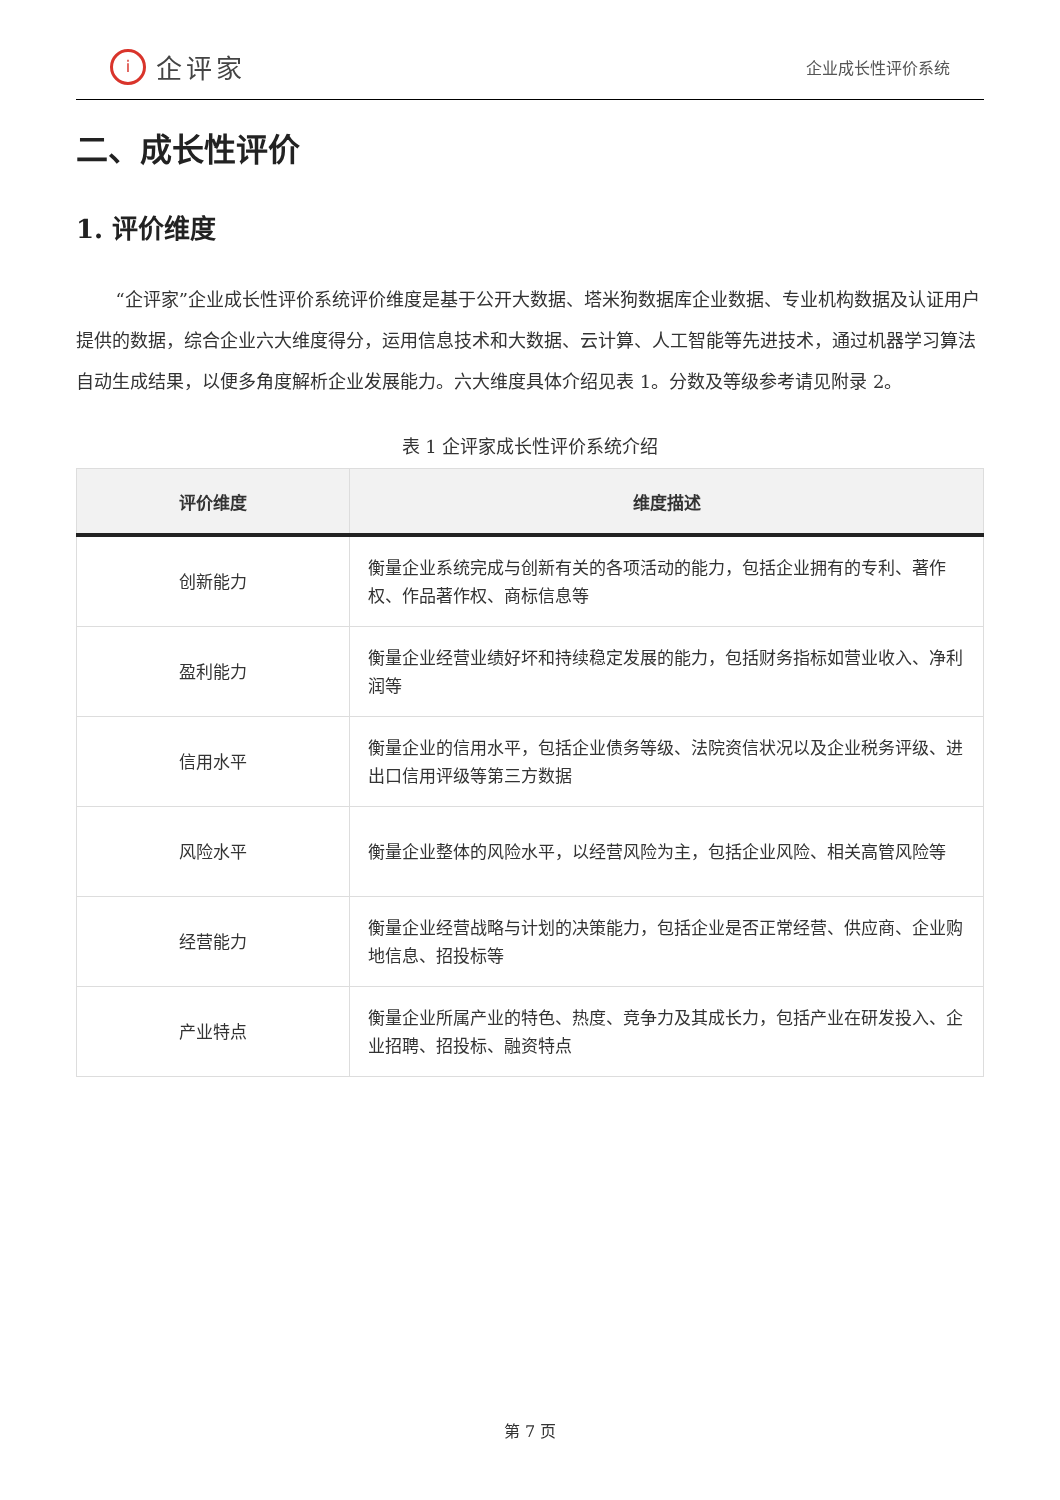i企评家
企业成长性评价系统
二、成长性评价
1. 评价维度
“企评家”企业成长性评价系统评价维度是基于公开大数据、塔米狗数据库企业数据、专业机构数据及认证用户提供的数据，综合企业六大维度得分，运用信息技术和大数据、云计算、人工智能等先进技术，通过机器学习算法自动生成结果，以便多角度解析企业发展能力。六大维度具体介绍见表 1。分数及等级参考请见附录 2。
表 1 企评家成长性评价系统介绍
| 评价维度 | 维度描述 |
| --- | --- |
| 创新能力 | 衡量企业系统完成与创新有关的各项活动的能力，包括企业拥有的专利、著作权、作品著作权、商标信息等 |
| 盈利能力 | 衡量企业经营业绩好坏和持续稳定发展的能力，包括财务指标如营业收入、净利润等 |
| 信用水平 | 衡量企业的信用水平，包括企业债务等级、法院资信状况以及企业税务评级、进出口信用评级等第三方数据 |
| 风险水平 | 衡量企业整体的风险水平，以经营风险为主，包括企业风险、相关高管风险等 |
| 经营能力 | 衡量企业经营战略与计划的决策能力，包括企业是否正常经营、供应商、企业购地信息、招投标等 |
| 产业特点 | 衡量企业所属产业的特色、热度、竞争力及其成长力，包括产业在研发投入、企业招聘、招投标、融资特点 |
第 7 页